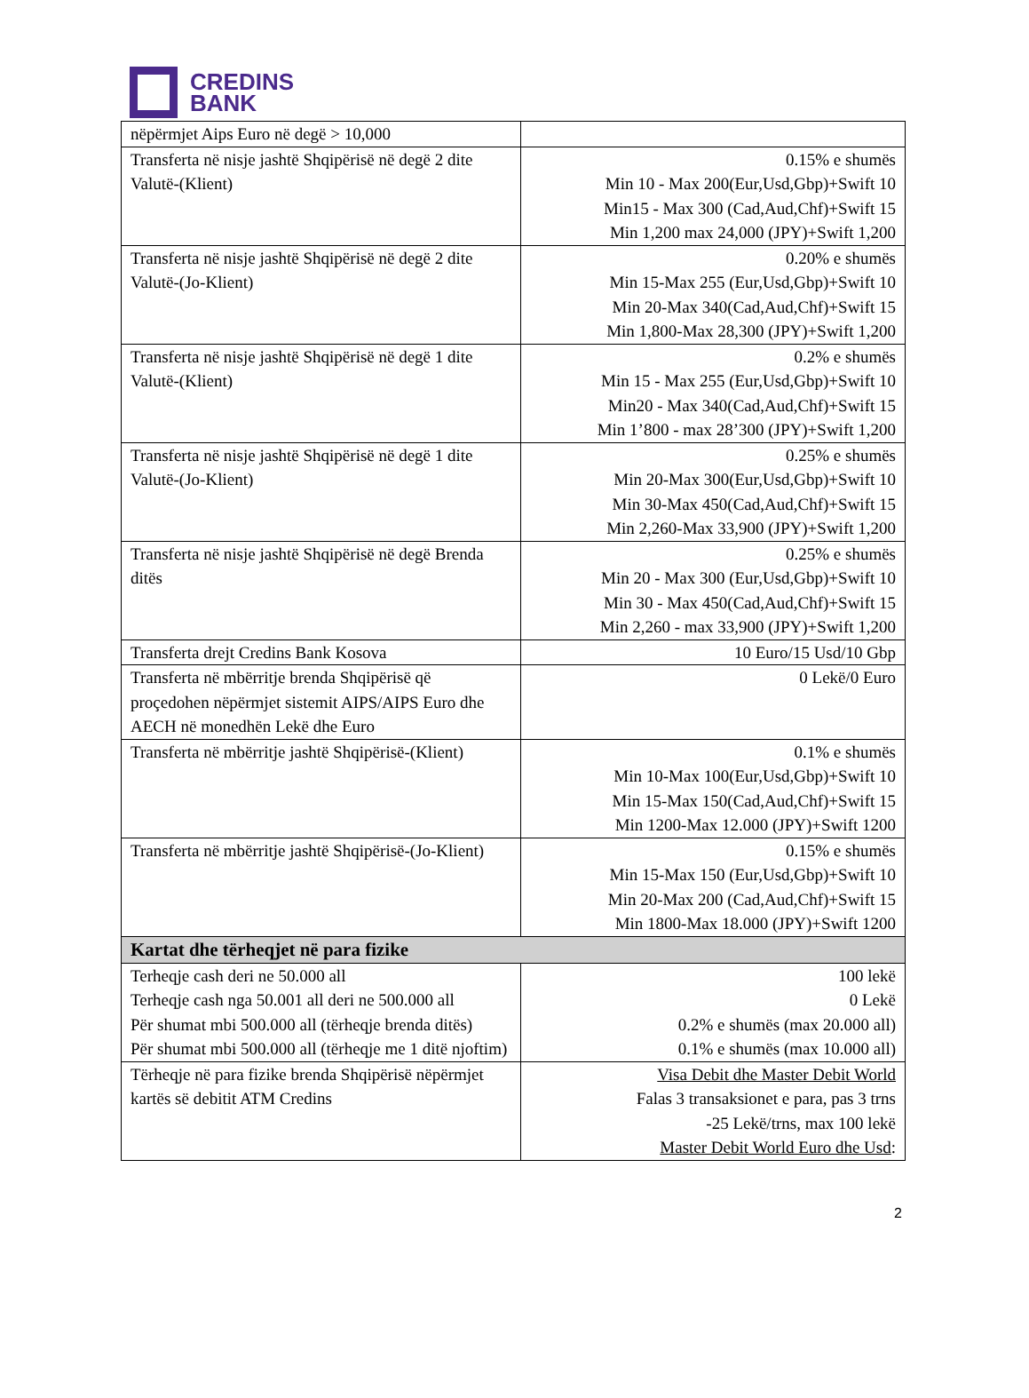CREDINS
BANK
| nëpërmjet Aips Euro në degë > 10,000 | |
| Transferta në nisje jashtë Shqipërisë në degë 2 dite Valutë-(Klient) | 0.15% e shumës Min 10 - Max 200(Eur,Usd,Gbp)+Swift 10 Min15 - Max 300 (Cad,Aud,Chf)+Swift 15 Min 1,200 max 24,000 (JPY)+Swift 1,200 |
| Transferta në nisje jashtë Shqipërisë në degë 2 dite Valutë-(Jo-Klient) | 0.20% e shumës Min 15-Max 255 (Eur,Usd,Gbp)+Swift 10 Min 20-Max 340(Cad,Aud,Chf)+Swift 15 Min 1,800-Max 28,300 (JPY)+Swift 1,200 |
| Transferta në nisje jashtë Shqipërisë në degë 1 dite Valutë-(Klient) | 0.2% e shumës Min 15 - Max 255 (Eur,Usd,Gbp)+Swift 10 Min20 - Max 340(Cad,Aud,Chf)+Swift 15 Min 1’800 - max 28’300 (JPY)+Swift 1,200 |
| Transferta në nisje jashtë Shqipërisë në degë 1 dite Valutë-(Jo-Klient) | 0.25% e shumës Min 20-Max 300(Eur,Usd,Gbp)+Swift 10 Min 30-Max 450(Cad,Aud,Chf)+Swift 15 Min 2,260-Max 33,900 (JPY)+Swift 1,200 |
| Transferta në nisje jashtë Shqipërisë në degë Brenda ditës | 0.25% e shumës Min 20 - Max 300 (Eur,Usd,Gbp)+Swift 10 Min 30 - Max 450(Cad,Aud,Chf)+Swift 15 Min 2,260 - max 33,900 (JPY)+Swift 1,200 |
| Transferta drejt Credins Bank Kosova | 10 Euro/15 Usd/10 Gbp |
| Transferta në mbërritje brenda Shqipërisë që proçedohen nëpërmjet sistemit AIPS/AIPS Euro dhe AECH në monedhën Lekë dhe Euro | 0 Lekë/0 Euro |
| Transferta në mbërritje jashtë Shqipërisë-(Klient) | 0.1% e shumës Min 10-Max 100(Eur,Usd,Gbp)+Swift 10 Min 15-Max 150(Cad,Aud,Chf)+Swift 15 Min 1200-Max 12.000 (JPY)+Swift 1200 |
| Transferta në mbërritje jashtë Shqipërisë-(Jo-Klient) | 0.15% e shumës Min 15-Max 150 (Eur,Usd,Gbp)+Swift 10 Min 20-Max 200 (Cad,Aud,Chf)+Swift 15 Min 1800-Max 18.000 (JPY)+Swift 1200 |
| Kartat dhe tërheqjet në para fizike | |
| Terheqje cash deri ne 50.000 all Terheqje cash nga 50.001 all deri ne 500.000 all Për shumat mbi 500.000 all (tërheqje brenda ditës) Për shumat mbi 500.000 all (tërheqje me 1 ditë njoftim) | 100 lekë 0 Lekë 0.2% e shumës (max 20.000 all) 0.1% e shumës (max 10.000 all) |
| Tërheqje në para fizike brenda Shqipërisë nëpërmjet kartës së debitit ATM Credins | Visa Debit dhe Master Debit World Falas 3 transaksionet e para, pas 3 trns -25 Lekë/trns, max 100 lekë Master Debit World Euro dhe Usd : |
2